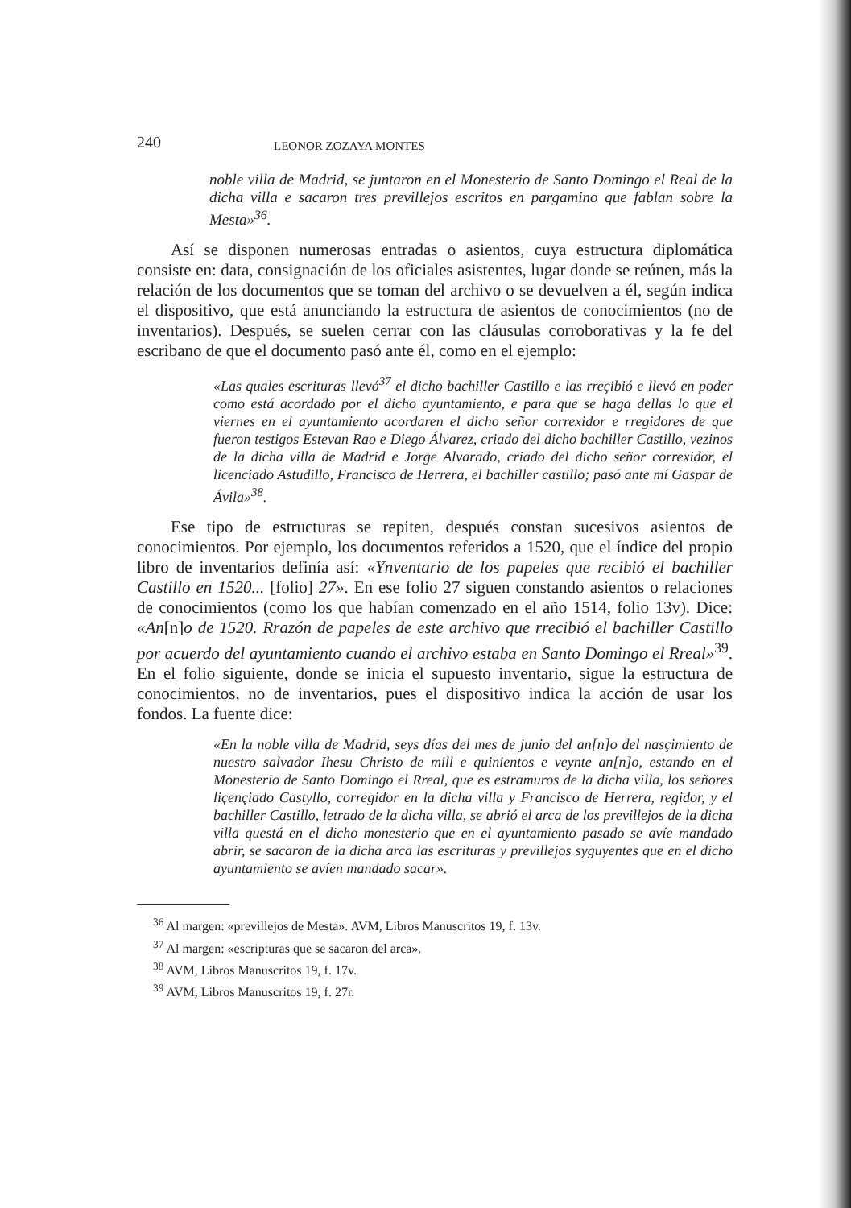240 LEONOR ZOZAYA MONTES
noble villa de Madrid, se juntaron en el Monesterio de Santo Domingo el Real de la dicha villa e sacaron tres previllejos escritos en pargamino que fablan sobre la Mesta»<sup>36</sup>.
Así se disponen numerosas entradas o asientos, cuya estructura diplomática consiste en: data, consignación de los oficiales asistentes, lugar donde se reúnen, más la relación de los documentos que se toman del archivo o se devuelven a él, según indica el dispositivo, que está anunciando la estructura de asientos de conocimientos (no de inventarios). Después, se suelen cerrar con las cláusulas corroborativas y la fe del escribano de que el documento pasó ante él, como en el ejemplo:
«Las quales escrituras llevó<sup>37</sup> el dicho bachiller Castillo e las rreçibió e llevó en poder como está acordado por el dicho ayuntamiento, e para que se haga dellas lo que el viernes en el ayuntamiento acordaren el dicho señor correxidor e rregidores de que fueron testigos Estevan Rao e Diego Álvarez, criado del dicho bachiller Castillo, vezinos de la dicha villa de Madrid e Jorge Alvarado, criado del dicho señor correxidor, el licenciado Astudillo, Francisco de Herrera, el bachiller castillo; pasó ante mí Gaspar de Ávila»<sup>38</sup>.
Ese tipo de estructuras se repiten, después constan sucesivos asientos de conocimientos. Por ejemplo, los documentos referidos a 1520, que el índice del propio libro de inventarios definía así: «Ynventario de los papeles que recibió el bachiller Castillo en 1520... [folio] 27». En ese folio 27 siguen constando asientos o relaciones de conocimientos (como los que habían comenzado en el año 1514, folio 13v). Dice: «An[n]o de 1520. Rrazón de papeles de este archivo que rrecibió el bachiller Castillo por acuerdo del ayuntamiento cuando el archivo estaba en Santo Domingo el Rreal»<sup>39</sup>. En el folio siguiente, donde se inicia el supuesto inventario, sigue la estructura de conocimientos, no de inventarios, pues el dispositivo indica la acción de usar los fondos. La fuente dice:
«En la noble villa de Madrid, seys días del mes de junio del an[n]o del nasçimiento de nuestro salvador Ihesu Christo de mill e quinientos e veynte an[n]o, estando en el Monesterio de Santo Domingo el Rreal, que es estramuros de la dicha villa, los señores liçençiado Castyllo, corregidor en la dicha villa y Francisco de Herrera, regidor, y el bachiller Castillo, letrado de la dicha villa, se abrió el arca de los previllejos de la dicha villa questá en el dicho monesterio que en el ayuntamiento pasado se avíe mandado abrir, se sacaron de la dicha arca las escrituras y previllejos syguyentes que en el dicho ayuntamiento se avíen mandado sacar».
<sup>36</sup> Al margen: «previllejos de Mesta». AVM, Libros Manuscritos 19, f. 13v.
<sup>37</sup> Al margen: «escripturas que se sacaron del arca».
<sup>38</sup> AVM, Libros Manuscritos 19, f. 17v.
<sup>39</sup> AVM, Libros Manuscritos 19, f. 27r.